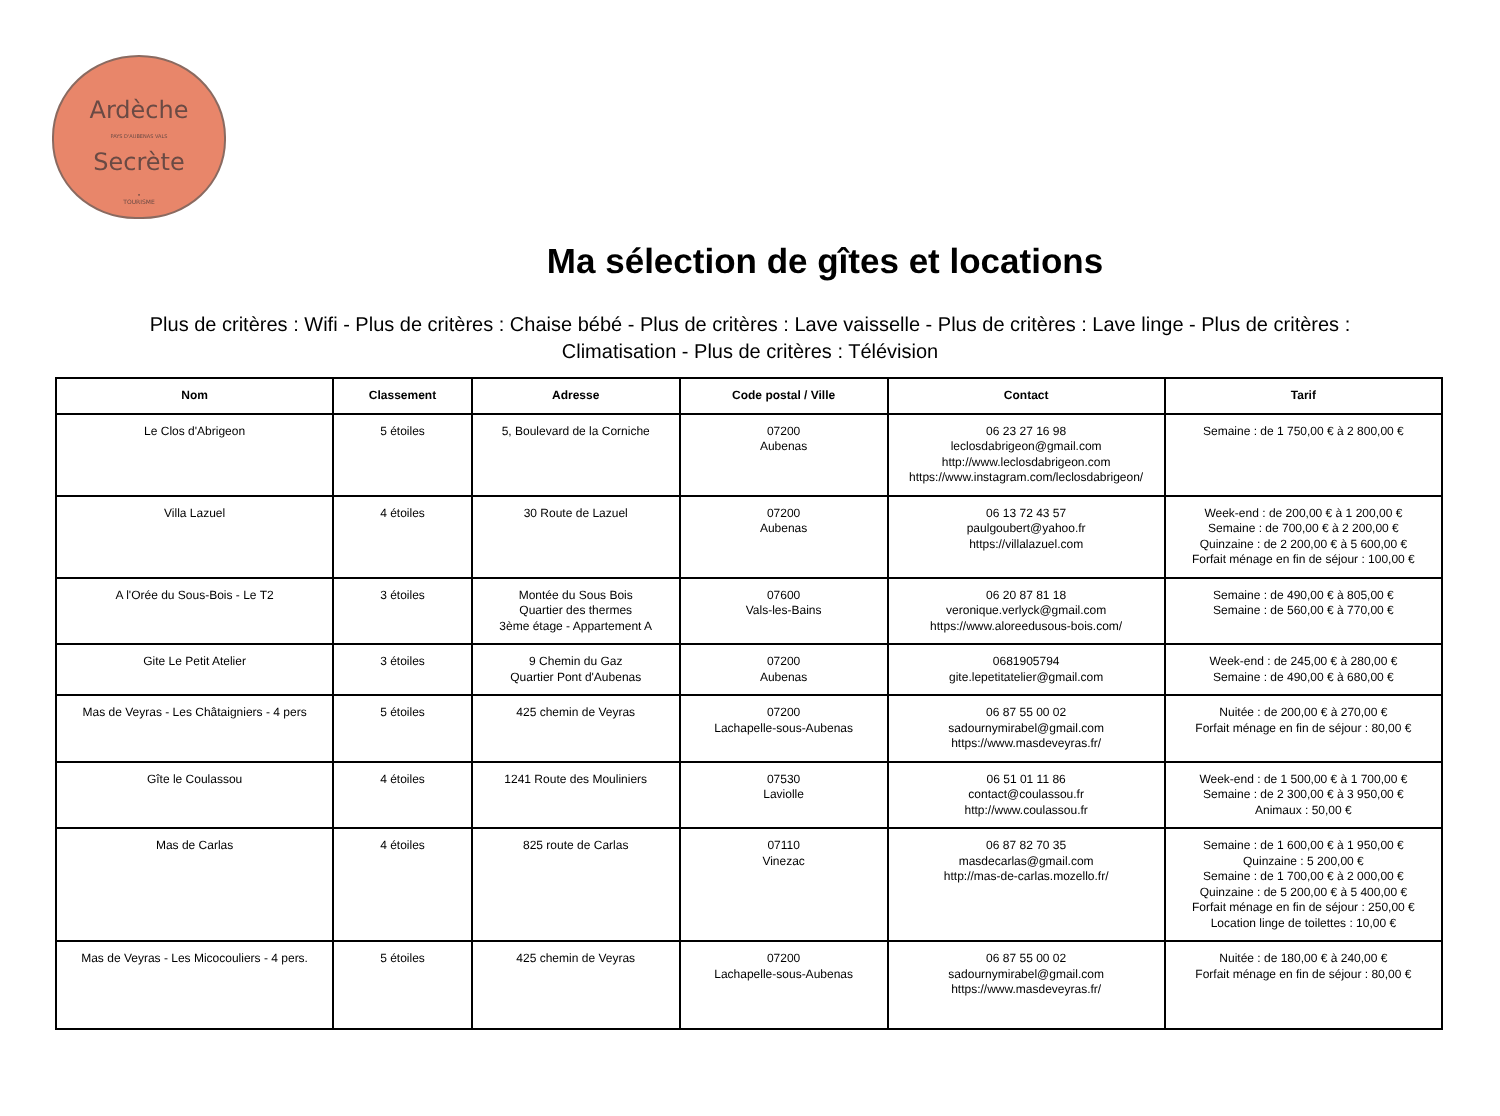Ardèche
PAYS D'AUBENAS VALS
Secrète
•
TOURISME
Ma sélection de gîtes et locations
Plus de critères : Wifi - Plus de critères : Chaise bébé - Plus de critères : Lave vaisselle - Plus de critères : Lave linge - Plus de critères : Climatisation - Plus de critères : Télévision
| Nom | Classement | Adresse | Code postal / Ville | Contact | Tarif |
| --- | --- | --- | --- | --- | --- |
| Le Clos d'Abrigeon | 5 étoiles | 5, Boulevard de la Corniche | 07200 Aubenas | 06 23 27 16 98 leclosdabrigeon@gmail.com http://www.leclosdabrigeon.com https://www.instagram.com/leclosdabrigeon/ | Semaine : de 1 750,00 € à 2 800,00 € |
| Villa Lazuel | 4 étoiles | 30 Route de Lazuel | 07200 Aubenas | 06 13 72 43 57 paulgoubert@yahoo.fr https://villalazuel.com | Week-end : de 200,00 € à 1 200,00 € Semaine : de 700,00 € à 2 200,00 € Quinzaine : de 2 200,00 € à 5 600,00 € Forfait ménage en fin de séjour : 100,00 € |
| A l'Orée du Sous-Bois - Le T2 | 3 étoiles | Montée du Sous Bois Quartier des thermes 3ème étage - Appartement A | 07600 Vals-les-Bains | 06 20 87 81 18 veronique.verlyck@gmail.com https://www.aloreedusous-bois.com/ | Semaine : de 490,00 € à 805,00 € Semaine : de 560,00 € à 770,00 € |
| Gite Le Petit Atelier | 3 étoiles | 9 Chemin du Gaz Quartier Pont d'Aubenas | 07200 Aubenas | 0681905794 gite.lepetitatelier@gmail.com | Week-end : de 245,00 € à 280,00 € Semaine : de 490,00 € à 680,00 € |
| Mas de Veyras - Les Châtaigniers - 4 pers | 5 étoiles | 425 chemin de Veyras | 07200 Lachapelle-sous-Aubenas | 06 87 55 00 02 sadournymirabel@gmail.com https://www.masdeveyras.fr/ | Nuitée : de 200,00 € à 270,00 € Forfait ménage en fin de séjour : 80,00 € |
| Gîte le Coulassou | 4 étoiles | 1241 Route des Mouliniers | 07530 Laviolle | 06 51 01 11 86 contact@coulassou.fr http://www.coulassou.fr | Week-end : de 1 500,00 € à 1 700,00 € Semaine : de 2 300,00 € à 3 950,00 € Animaux : 50,00 € |
| Mas de Carlas | 4 étoiles | 825 route de Carlas | 07110 Vinezac | 06 87 82 70 35 masdecarlas@gmail.com http://mas-de-carlas.mozello.fr/ | Semaine : de 1 600,00 € à 1 950,00 € Quinzaine : 5 200,00 € Semaine : de 1 700,00 € à 2 000,00 € Quinzaine : de 5 200,00 € à 5 400,00 € Forfait ménage en fin de séjour : 250,00 € Location linge de toilettes : 10,00 € |
| Mas de Veyras - Les Micocouliers - 4 pers. | 5 étoiles | 425 chemin de Veyras | 07200 Lachapelle-sous-Aubenas | 06 87 55 00 02 sadournymirabel@gmail.com https://www.masdeveyras.fr/ | Nuitée : de 180,00 € à 240,00 € Forfait ménage en fin de séjour : 80,00 € |